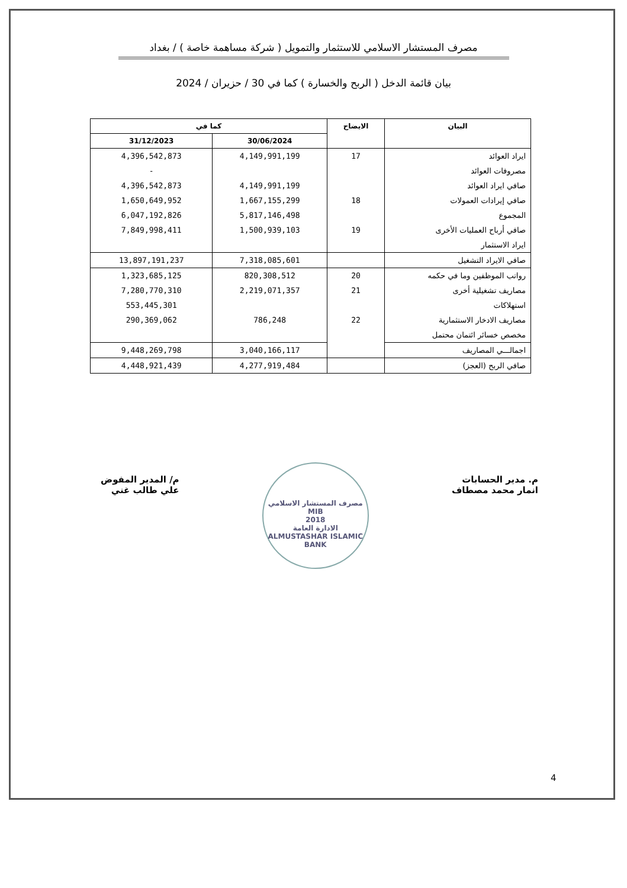مصرف المستشار الاسلامي للاستثمار والتمويل ( شركة مساهمة خاصة ) / بغداد
بيان قائمة الدخل ( الربح والخسارة ) كما في 30 / حزيران / 2024
| البيان | الايضاح | كما في | |
| --- | --- | --- | --- |
| | | 30/06/2024 | 31/12/2023 |
| ايراد العوائد | 17 | 4,149,991,199 | 4,396,542,873 |
| مصروفات العوائد | | | - |
| صافي ايراد العوائد | | 4,149,991,199 | 4,396,542,873 |
| صافي إيرادات العمولات | 18 | 1,667,155,299 | 1,650,649,952 |
| المجموع | | 5,817,146,498 | 6,047,192,826 |
| صافي أرباح العمليات الأخرى | 19 | 1,500,939,103 | 7,849,998,411 |
| ايراد الاستثمار | | | |
| صافي الايراد التشغيل | | 7,318,085,601 | 13,897,191,237 |
| رواتب الموظفين وما في حكمه | 20 | 820,308,512 | 1,323,685,125 |
| مصاريف تشغيلية أخرى | 21 | 2,219,071,357 | 7,280,770,310 |
| استهلاكات | | | 553,445,301 |
| مصاريف الادخار الاستثمارية | 22 | 786,248 | 290,369,062 |
| مخصص خسائر ائتمان محتمل | | | |
| اجمالـــي المصاريف | | 3,040,166,117 | 9,448,269,798 |
| صافي الربح (العجز) | | 4,277,919,484 | 4,448,921,439 |
م. مدير الحسابات
انمار محمد مصطاف
مصرف المستشار الاسلامي
MIB
2018
الادارة العامة
ALMUSTASHAR ISLAMIC BANK
م/ المدير المفوض
علي طالب غني
4